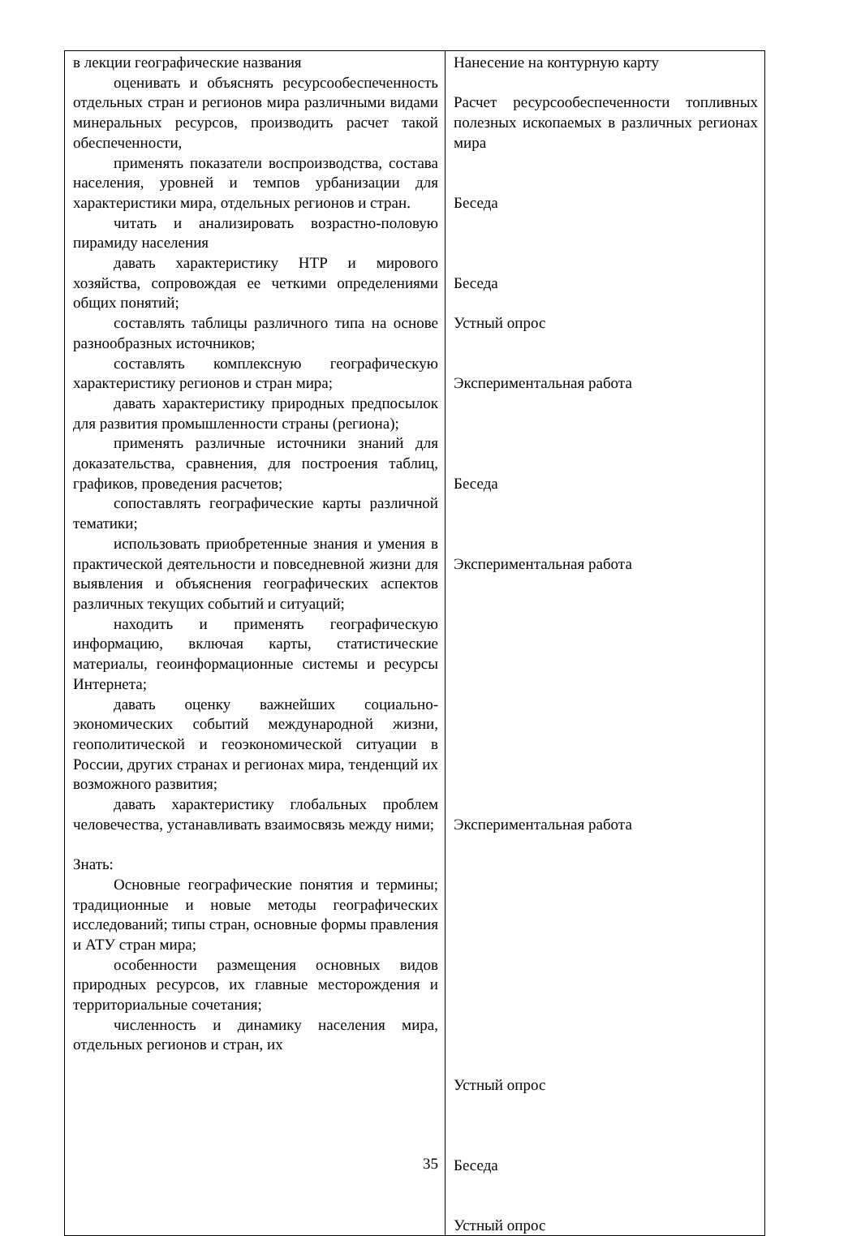| в лекции географические названия оценивать и объяснять ресурсообеспеченность отдельных стран и регионов мира различными видами минеральных ресурсов, производить расчет такой обеспеченности, применять показатели воспроизводства, состава населения, уровней и темпов урбанизации для характеристики мира, отдельных регионов и стран. читать и анализировать возрастно-половую пирамиду населения давать характеристику НТР и мирового хозяйства, сопровождая ее четкими определениями общих понятий; составлять таблицы различного типа на основе разнообразных источников; составлять комплексную географическую характеристику регионов и стран мира; давать характеристику природных предпосылок для развития промышленности страны (региона); применять различные источники знаний для доказательства, сравнения, для построения таблиц, графиков, проведения расчетов; сопоставлять географические карты различной тематики; использовать приобретенные знания и умения в практической деятельности и повседневной жизни для выявления и объяснения географических аспектов различных текущих событий и ситуаций; находить и применять географическую информацию, включая карты, статистические материалы, геоинформационные системы и ресурсы Интернета; давать оценку важнейших социально-экономических событий международной жизни, геополитической и геоэкономической ситуации в России, других странах и регионах мира, тенденций их возможного развития; давать характеристику глобальных проблем человечества, устанавливать взаимосвязь между ними; Знать: Основные географические понятия и термины; традиционные и новые методы географических исследований; типы стран, основные формы правления и АТУ стран мира; особенности размещения основных видов природных ресурсов, их главные месторождения и территориальные сочетания; численность и динамику населения мира, отдельных регионов и стран, их | Нанесение на контурную карту Расчет ресурсообеспеченности топливных полезных ископаемых в различных регионах мира Беседа Беседа Устный опрос Экспериментальная работа Беседа Экспериментальная работа Экспериментальная работа Устный опрос Беседа Устный опрос |
35